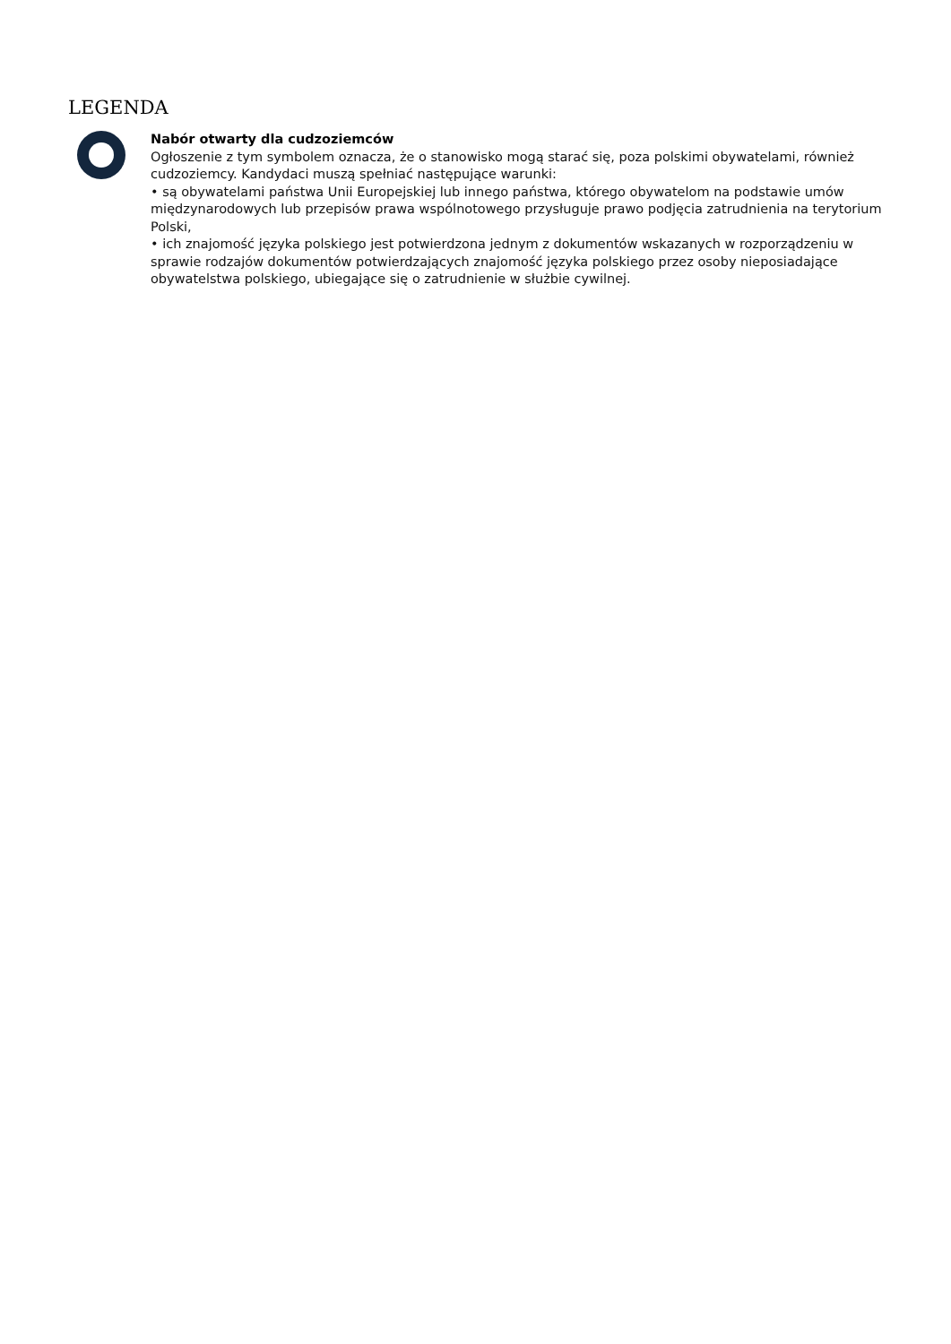LEGENDA
Nabór otwarty dla cudzoziemców
Ogłoszenie z tym symbolem oznacza, że o stanowisko mogą starać się, poza polskimi obywatelami, również cudzoziemcy. Kandydaci muszą spełniać następujące warunki:
• są obywatelami państwa Unii Europejskiej lub innego państwa, którego obywatelom na podstawie umów międzynarodowych lub przepisów prawa wspólnotowego przysługuje prawo podjęcia zatrudnienia na terytorium Polski,
• ich znajomość języka polskiego jest potwierdzona jednym z dokumentów wskazanych w rozporządzeniu w sprawie rodzajów dokumentów potwierdzających znajomość języka polskiego przez osoby nieposiadające obywatelstwa polskiego, ubiegające się o zatrudnienie w służbie cywilnej.